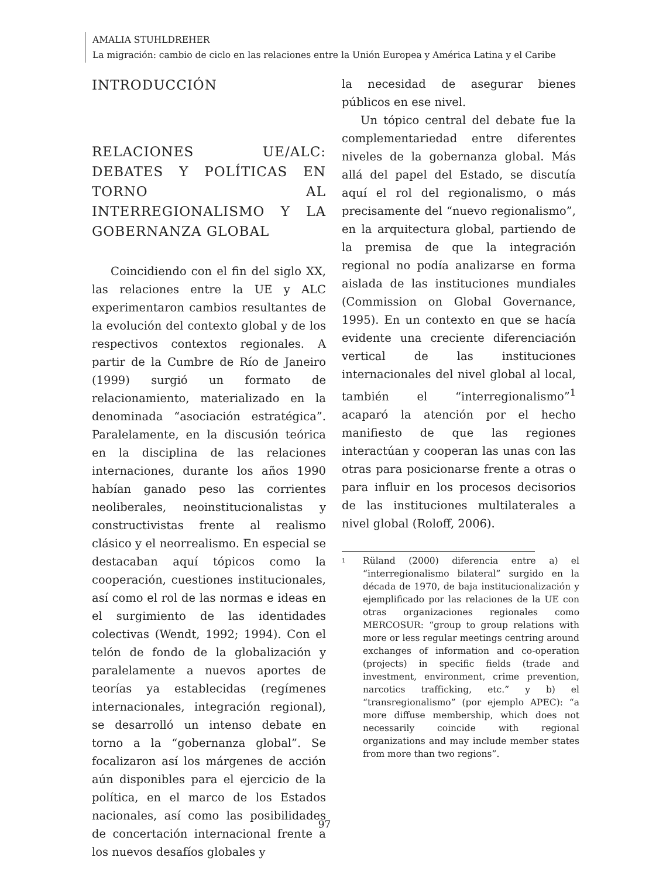AMALIA STUHLDREHER
La migración: cambio de ciclo en las relaciones entre la Unión Europea y América Latina y el Caribe
INTRODUCCIÓN
RELACIONES UE/ALC: DEBATES Y POLÍTICAS EN TORNO AL INTERREGIONALISMO Y LA GOBERNANZA GLOBAL
Coincidiendo con el fin del siglo XX, las relaciones entre la UE y ALC experimentaron cambios resultantes de la evolución del contexto global y de los respectivos contextos regionales. A partir de la Cumbre de Río de Janeiro (1999) surgió un formato de relacionamiento, materializado en la denominada “asociación estratégica”. Paralelamente, en la discusión teórica en la disciplina de las relaciones internaciones, durante los años 1990 habían ganado peso las corrientes neoliberales, neoinstitucionalistas y constructivistas frente al realismo clásico y el neorrealismo. En especial se destacaban aquí tópicos como la cooperación, cuestiones institucionales, así como el rol de las normas e ideas en el surgimiento de las identidades colectivas (Wendt, 1992; 1994). Con el telón de fondo de la globalización y paralelamente a nuevos aportes de teorías ya establecidas (regímenes internacionales, integración regional), se desarrolló un intenso debate en torno a la “gobernanza global”. Se focalizaron así los márgenes de acción aún disponibles para el ejercicio de la política, en el marco de los Estados nacionales, así como las posibilidades de concertación internacional frente a los nuevos desafíos globales y
la necesidad de asegurar bienes públicos en ese nivel.
Un tópico central del debate fue la complementariedad entre diferentes niveles de la gobernanza global. Más allá del papel del Estado, se discutía aquí el rol del regionalismo, o más precisamente del “nuevo regionalismo”, en la arquitectura global, partiendo de la premisa de que la integración regional no podía analizarse en forma aislada de las instituciones mundiales (Commission on Global Governance, 1995). En un contexto en que se hacía evidente una creciente diferenciación vertical de las instituciones internacionales del nivel global al local, también el “interregionalismo”<sup>1</sup> acaparó la atención por el hecho manifiesto de que las regiones interactúan y cooperan las unas con las otras para posicionarse frente a otras o para influir en los procesos decisorios de las instituciones multilaterales a nivel global (Roloff, 2006).
<sup>1</sup>
Rüland (2000) diferencia entre a) el “interregionalismo bilateral” surgido en la década de 1970, de baja institucionalización y ejemplificado por las relaciones de la UE con otras organizaciones regionales como MERCOSUR: “group to group relations with more or less regular meetings centring around exchanges of information and co-operation (projects) in specific fields (trade and investment, environment, crime prevention, narcotics trafficking, etc.” y b) el “transregionalismo” (por ejemplo APEC): “a more diffuse membership, which does not necessarily coincide with regional organizations and may include member states from more than two regions”.
97